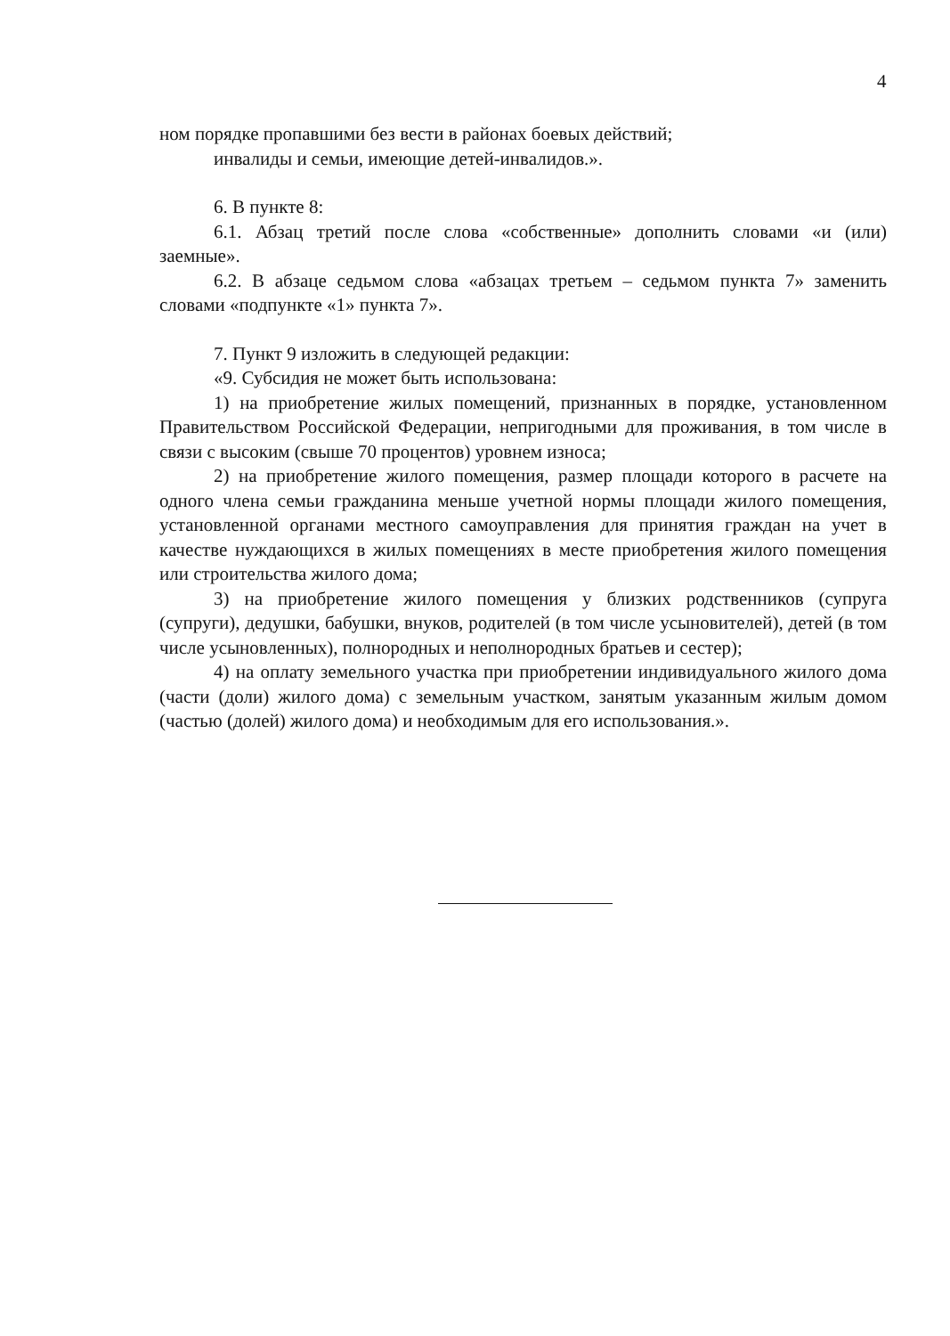4
ном порядке пропавшими без вести в районах боевых действий;
инвалиды и семьи, имеющие детей-инвалидов.».
6. В пункте 8:
6.1. Абзац третий после слова «собственные» дополнить словами «и (или) заемные».
6.2. В абзаце седьмом слова «абзацах третьем – седьмом пункта 7» заменить словами «подпункте «1» пункта 7».
7. Пункт 9 изложить в следующей редакции:
«9. Субсидия не может быть использована:
1) на приобретение жилых помещений, признанных в порядке, установленном Правительством Российской Федерации, непригодными для проживания, в том числе в связи с высоким (свыше 70 процентов) уровнем износа;
2) на приобретение жилого помещения, размер площади которого в расчете на одного члена семьи гражданина меньше учетной нормы площади жилого помещения, установленной органами местного самоуправления для принятия граждан на учет в качестве нуждающихся в жилых помещениях в месте приобретения жилого помещения или строительства жилого дома;
3) на приобретение жилого помещения у близких родственников (супруга (супруги), дедушки, бабушки, внуков, родителей (в том числе усыновителей), детей (в том числе усыновленных), полнородных и неполнородных братьев и сестер);
4) на оплату земельного участка при приобретении индивидуального жилого дома (части (доли) жилого дома) с земельным участком, занятым указанным жилым домом (частью (долей) жилого дома) и необходимым для его использования.».